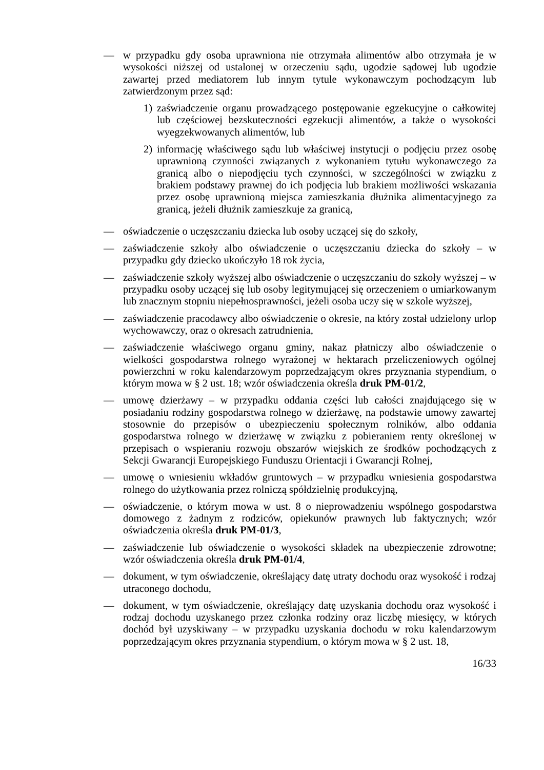— w przypadku gdy osoba uprawniona nie otrzymała alimentów albo otrzymała je w wysokości niższej od ustalonej w orzeczeniu sądu, ugodzie sądowej lub ugodzie zawartej przed mediatorem lub innym tytule wykonawczym pochodzącym lub zatwierdzonym przez sąd:
1) zaświadczenie organu prowadzącego postępowanie egzekucyjne o całkowitej lub częściowej bezskuteczności egzekucji alimentów, a także o wysokości wyegzekwowanych alimentów, lub
2) informację właściwego sądu lub właściwej instytucji o podjęciu przez osobę uprawnioną czynności związanych z wykonaniem tytułu wykonawczego za granicą albo o niepodjęciu tych czynności, w szczególności w związku z brakiem podstawy prawnej do ich podjęcia lub brakiem możliwości wskazania przez osobę uprawnioną miejsca zamieszkania dłużnika alimentacyjnego za granicą, jeżeli dłużnik zamieszkuje za granicą,
— oświadczenie o uczęszczaniu dziecka lub osoby uczącej się do szkoły,
— zaświadczenie szkoły albo oświadczenie o uczęszczaniu dziecka do szkoły – w przypadku gdy dziecko ukończyło 18 rok życia,
— zaświadczenie szkoły wyższej albo oświadczenie o uczęszczaniu do szkoły wyższej – w przypadku osoby uczącej się lub osoby legitymującej się orzeczeniem o umiarkowanym lub znacznym stopniu niepełnosprawności, jeżeli osoba uczy się w szkole wyższej,
— zaświadczenie pracodawcy albo oświadczenie o okresie, na który został udzielony urlop wychowawczy, oraz o okresach zatrudnienia,
— zaświadczenie właściwego organu gminy, nakaz płatniczy albo oświadczenie o wielkości gospodarstwa rolnego wyrażonej w hektarach przeliczeniowych ogólnej powierzchni w roku kalendarzowym poprzedzającym okres przyznania stypendium, o którym mowa w § 2 ust. 18; wzór oświadczenia określa druk PM-01/2,
— umowę dzierżawy – w przypadku oddania części lub całości znajdującego się w posiadaniu rodziny gospodarstwa rolnego w dzierżawę, na podstawie umowy zawartej stosownie do przepisów o ubezpieczeniu społecznym rolników, albo oddania gospodarstwa rolnego w dzierżawę w związku z pobieraniem renty określonej w przepisach o wspieraniu rozwoju obszarów wiejskich ze środków pochodzących z Sekcji Gwarancji Europejskiego Funduszu Orientacji i Gwarancji Rolnej,
— umowę o wniesieniu wkładów gruntowych – w przypadku wniesienia gospodarstwa rolnego do użytkowania przez rolniczą spółdzielnię produkcyjną,
— oświadczenie, o którym mowa w ust. 8 o nieprowadzeniu wspólnego gospodarstwa domowego z żadnym z rodziców, opiekunów prawnych lub faktycznych; wzór oświadczenia określa druk PM-01/3,
— zaświadczenie lub oświadczenie o wysokości składek na ubezpieczenie zdrowotne; wzór oświadczenia określa druk PM-01/4,
— dokument, w tym oświadczenie, określający datę utraty dochodu oraz wysokość i rodzaj utraconego dochodu,
— dokument, w tym oświadczenie, określający datę uzyskania dochodu oraz wysokość i rodzaj dochodu uzyskanego przez członka rodziny oraz liczbę miesięcy, w których dochód był uzyskiwany – w przypadku uzyskania dochodu w roku kalendarzowym poprzedzającym okres przyznania stypendium, o którym mowa w § 2 ust. 18,
16/33